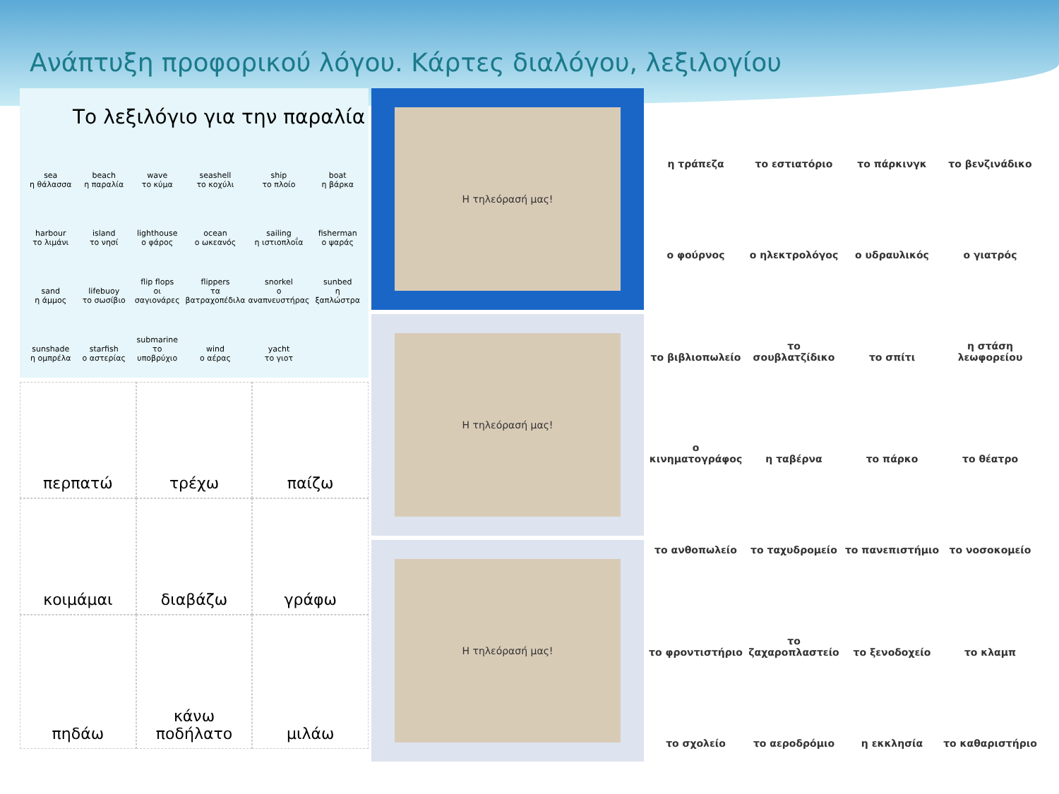Ανάπτυξη προφορικού λόγου. Κάρτες διαλόγου, λεξιλογίου
Το λεξιλόγιο για την παραλία
sea
η θάλασσα
beach
η παραλία
wave
το κύμα
seashell
το κοχύλι
ship
το πλοίο
boat
η βάρκα
harbour
το λιμάνι
island
το νησί
lighthouse
ο φάρος
ocean
ο ωκεανός
sailing
η ιστιοπλοΐα
fisherman
ο ψαράς
sand
η άμμος
lifebuoy
το σωσίβιο
flip flops
οι σαγιονάρες
flippers
τα βατραχοπέδιλα
snorkel
ο αναπνευστήρας
sunbed
η ξαπλώστρα
sunshade
η ομπρέλα
starfish
ο αστερίας
submarine
το υποβρύχιο
wind
ο αέρας
yacht
το γιοτ
περπατώ
τρέχω
παίζω
κοιμάμαι
διαβάζω
γράφω
πηδάω
κάνω
ποδήλατο
μιλάω
Η τηλεόρασή μας!
Η τηλεόρασή μας!
Η τηλεόρασή μας!
η τράπεζα
το εστιατόριο
το πάρκινγκ
το βενζινάδικο
ο φούρνος
ο ηλεκτρολόγος
ο υδραυλικός
ο γιατρός
το βιβλιοπωλείο
το σουβλατζίδικο
το σπίτι
η στάση λεωφορείου
ο κινηματογράφος
η ταβέρνα
το πάρκο
το θέατρο
το ανθοπωλείο
το ταχυδρομείο
το πανεπιστήμιο
το νοσοκομείο
το φροντιστήριο
το ζαχαροπλαστείο
το ξενοδοχείο
το κλαμπ
το σχολείο
το αεροδρόμιο
η εκκλησία
το καθαριστήριο